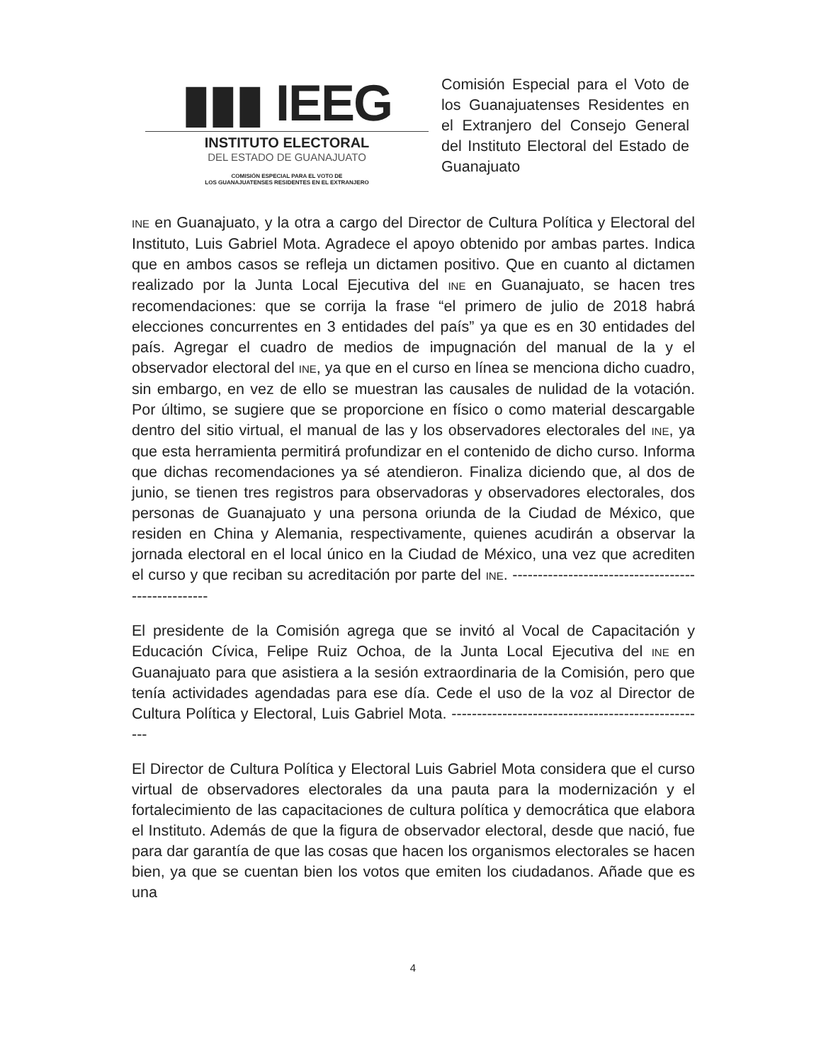▮▮▮ IEEG
INSTITUTO ELECTORAL
DEL ESTADO DE GUANAJUATO
COMISIÓN ESPECIAL PARA EL VOTO DE
LOS GUANAJUATENSES RESIDENTES EN EL EXTRANJERO
Comisión Especial para el Voto de los Guanajuatenses Residentes en el Extranjero del Consejo General del Instituto Electoral del Estado de Guanajuato
INE en Guanajuato, y la otra a cargo del Director de Cultura Política y Electoral del Instituto, Luis Gabriel Mota. Agradece el apoyo obtenido por ambas partes. Indica que en ambos casos se refleja un dictamen positivo. Que en cuanto al dictamen realizado por la Junta Local Ejecutiva del INE en Guanajuato, se hacen tres recomendaciones: que se corrija la frase “el primero de julio de 2018 habrá elecciones concurrentes en 3 entidades del país” ya que es en 30 entidades del país. Agregar el cuadro de medios de impugnación del manual de la y el observador electoral del INE, ya que en el curso en línea se menciona dicho cuadro, sin embargo, en vez de ello se muestran las causales de nulidad de la votación. Por último, se sugiere que se proporcione en físico o como material descargable dentro del sitio virtual, el manual de las y los observadores electorales del INE, ya que esta herramienta permitirá profundizar en el contenido de dicho curso. Informa que dichas recomendaciones ya sé atendieron. Finaliza diciendo que, al dos de junio, se tienen tres registros para observadoras y observadores electorales, dos personas de Guanajuato y una persona oriunda de la Ciudad de México, que residen en China y Alemania, respectivamente, quienes acudirán a observar la jornada electoral en el local único en la Ciudad de México, una vez que acrediten el curso y que reciban su acreditación por parte del INE. ---------------------------------------------------
El presidente de la Comisión agrega que se invitó al Vocal de Capacitación y Educación Cívica, Felipe Ruiz Ochoa, de la Junta Local Ejecutiva del INE en Guanajuato para que asistiera a la sesión extraordinaria de la Comisión, pero que tenía actividades agendadas para ese día. Cede el uso de la voz al Director de Cultura Política y Electoral, Luis Gabriel Mota. ---------------------------------------------------
El Director de Cultura Política y Electoral Luis Gabriel Mota considera que el curso virtual de observadores electorales da una pauta para la modernización y el fortalecimiento de las capacitaciones de cultura política y democrática que elabora el Instituto. Además de que la figura de observador electoral, desde que nació, fue para dar garantía de que las cosas que hacen los organismos electorales se hacen bien, ya que se cuentan bien los votos que emiten los ciudadanos. Añade que es una
4